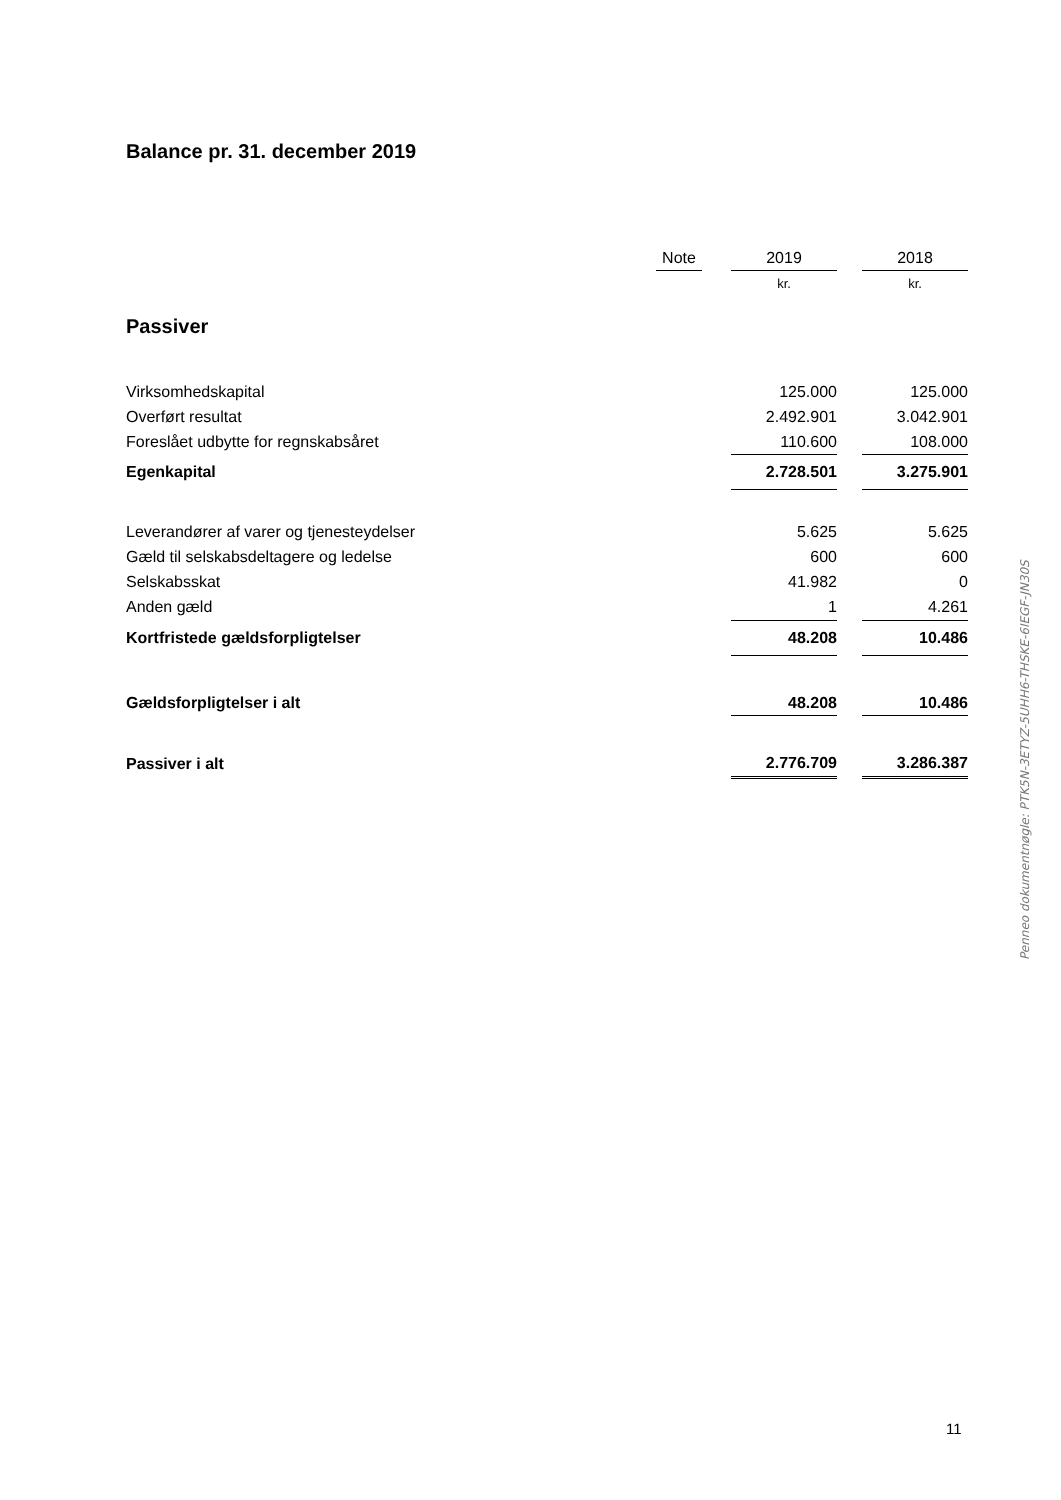Balance pr. 31. december 2019
| | Note | | 2019 | | 2018 |
| | | | kr. | | kr. |
| Virksomhedskapital | | | 125.000 | | 125.000 |
| Overført resultat | | | 2.492.901 | | 3.042.901 |
| Foreslået udbytte for regnskabsåret | | | 110.600 | | 108.000 |
| Egenkapital | | | 2.728.501 | | 3.275.901 |
| Leverandører af varer og tjenesteydelser | | | 5.625 | | 5.625 |
| Gæld til selskabsdeltagere og ledelse | | | 600 | | 600 |
| Selskabsskat | | | 41.982 | | 0 |
| Anden gæld | | | 1 | | 4.261 |
| Kortfristede gældsforpligtelser | | | 48.208 | | 10.486 |
| Gældsforpligtelser i alt | | | 48.208 | | 10.486 |
| Passiver i alt | | | 2.776.709 | | 3.286.387 |
Passiver
Penneo dokumentnøgle: PTK5N-3ETYZ-5UHH6-THSKE-6IEGF-JN30S
11